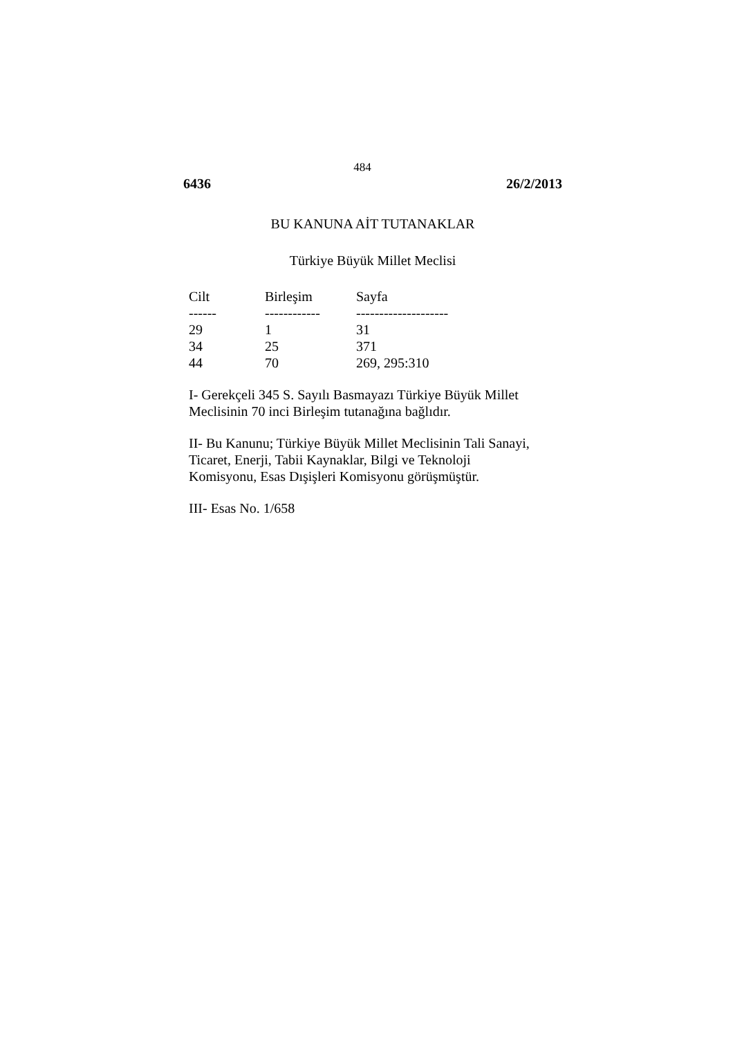484
6436 26/2/2013
BU KANUNA AİT TUTANAKLAR
Türkiye Büyük Millet Meclisi
| Cilt | Birleşim | Sayfa |
| --- | --- | --- |
| ------ | ------------ | -------------------- |
| 29 | 1 | 31 |
| 34 | 25 | 371 |
| 44 | 70 | 269, 295:310 |
I- Gerekçeli 345 S. Sayılı Basmayazı Türkiye Büyük Millet
Meclisinin 70 inci Birleşim tutanağına bağlıdır.
II- Bu Kanunu; Türkiye Büyük Millet Meclisinin Tali Sanayi,
Ticaret, Enerji, Tabii Kaynaklar, Bilgi ve Teknoloji
Komisyonu, Esas Dışişleri Komisyonu görüşmüştür.
III- Esas No. 1/658